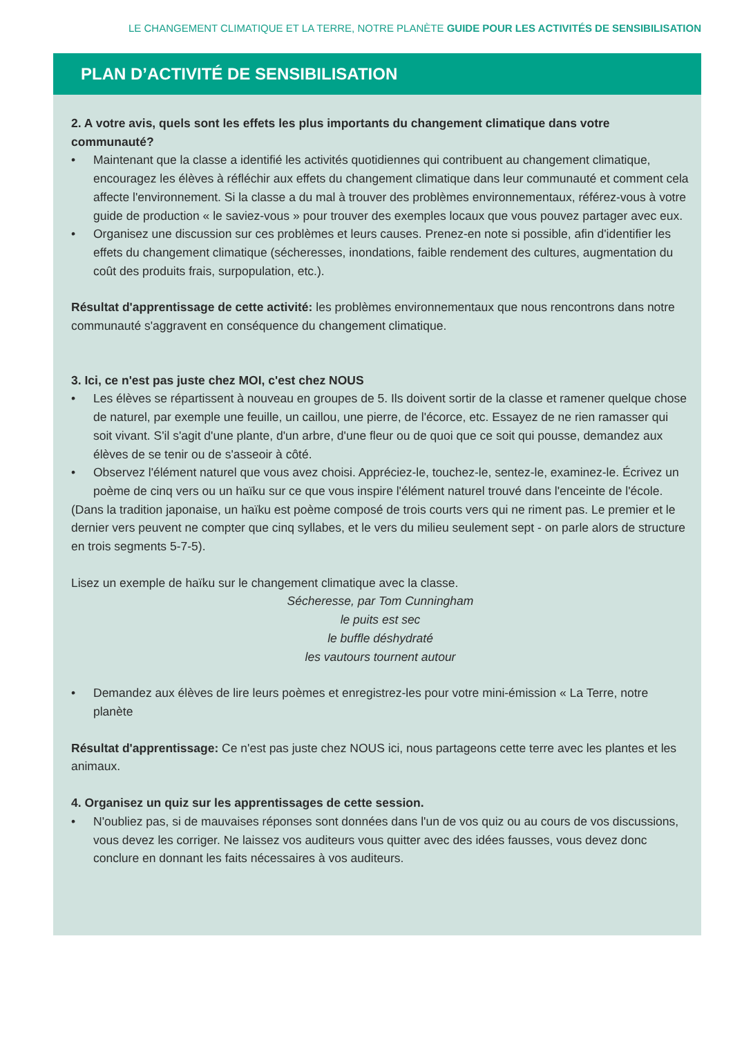LE CHANGEMENT CLIMATIQUE ET LA TERRE, NOTRE PLANÈTE GUIDE POUR LES ACTIVITÉS DE SENSIBILISATION
PLAN D’ACTIVITÉ DE SENSIBILISATION
2. A votre avis, quels sont les effets les plus importants du changement climatique dans votre communauté?
• Maintenant que la classe a identifié les activités quotidiennes qui contribuent au changement climatique, encouragez les élèves à réfléchir aux effets du changement climatique dans leur communauté et comment cela affecte l'environnement. Si la classe a du mal à trouver des problèmes environnementaux, référez-vous à votre guide de production « le saviez-vous » pour trouver des exemples locaux que vous pouvez partager avec eux.
• Organisez une discussion sur ces problèmes et leurs causes. Prenez-en note si possible, afin d'identifier les effets du changement climatique (sécheresses, inondations, faible rendement des cultures, augmentation du coût des produits frais, surpopulation, etc.).
Résultat d'apprentissage de cette activité: les problèmes environnementaux que nous rencontrons dans notre communauté s'aggravent en conséquence du changement climatique.
3. Ici, ce n'est pas juste chez MOI, c'est chez NOUS
• Les élèves se répartissent à nouveau en groupes de 5. Ils doivent sortir de la classe et ramener quelque chose de naturel, par exemple une feuille, un caillou, une pierre, de l'écorce, etc. Essayez de ne rien ramasser qui soit vivant. S'il s'agit d'une plante, d'un arbre, d'une fleur ou de quoi que ce soit qui pousse, demandez aux élèves de se tenir ou de s'asseoir à côté.
• Observez l'élément naturel que vous avez choisi. Appréciez-le, touchez-le, sentez-le, examinez-le. Écrivez un poème de cinq vers ou un haïku sur ce que vous inspire l'élément naturel trouvé dans l'enceinte de l'école.
(Dans la tradition japonaise, un haïku est poème composé de trois courts vers qui ne riment pas. Le premier et le dernier vers peuvent ne compter que cinq syllabes, et le vers du milieu seulement sept - on parle alors de structure en trois segments 5-7-5).
Lisez un exemple de haïku sur le changement climatique avec la classe.
Sécheresse, par Tom Cunningham
le puits est sec
le buffle déshydraté
les vautours tournent autour
• Demandez aux élèves de lire leurs poèmes et enregistrez-les pour votre mini-émission « La Terre, notre planète
Résultat d'apprentissage: Ce n'est pas juste chez NOUS ici, nous partageons cette terre avec les plantes et les animaux.
4. Organisez un quiz sur les apprentissages de cette session.
• N'oubliez pas, si de mauvaises réponses sont données dans l'un de vos quiz ou au cours de vos discussions, vous devez les corriger. Ne laissez vos auditeurs vous quitter avec des idées fausses, vous devez donc conclure en donnant les faits nécessaires à vos auditeurs.